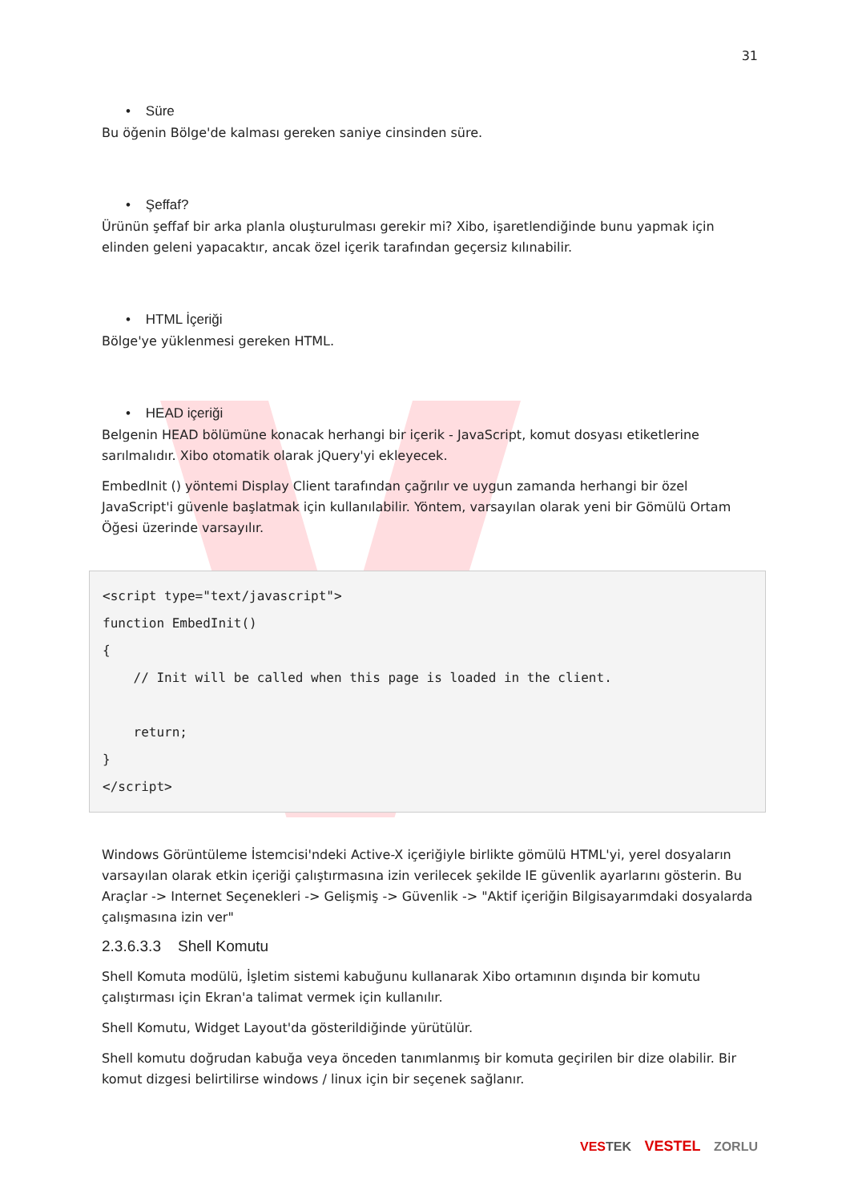31
• Süre
Bu öğenin Bölge'de kalması gereken saniye cinsinden süre.
• Şeffaf?
Ürünün şeffaf bir arka planla oluşturulması gerekir mi? Xibo, işaretlendiğinde bunu yapmak için elinden geleni yapacaktır, ancak özel içerik tarafından geçersiz kılınabilir.
• HTML İçeriği
Bölge'ye yüklenmesi gereken HTML.
• HEAD içeriği
Belgenin HEAD bölümüne konacak herhangi bir içerik - JavaScript, komut dosyası etiketlerine sarılmalıdır. Xibo otomatik olarak jQuery'yi ekleyecek.
EmbedInit () yöntemi Display Client tarafından çağrılır ve uygun zamanda herhangi bir özel JavaScript'i güvenle başlatmak için kullanılabilir. Yöntem, varsayılan olarak yeni bir Gömülü Ortam Öğesi üzerinde varsayılır.
<script type="text/javascript">
function EmbedInit()
{
    // Init will be called when this page is loaded in the client.

    return;
}
</script>
Windows Görüntüleme İstemcisi'ndeki Active-X içeriğiyle birlikte gömülü HTML'yi, yerel dosyaların varsayılan olarak etkin içeriği çalıştırmasına izin verilecek şekilde IE güvenlik ayarlarını gösterin. Bu Araçlar -> Internet Seçenekleri -> Gelişmiş -> Güvenlik -> "Aktif içeriğin Bilgisayarımdaki dosyalarda çalışmasına izin ver"
2.3.6.3.3 Shell Komutu
Shell Komuta modülü, İşletim sistemi kabuğunu kullanarak Xibo ortamının dışında bir komutu çalıştırması için Ekran'a talimat vermek için kullanılır.
Shell Komutu, Widget Layout'da gösterildiğinde yürütülür.
Shell komutu doğrudan kabuğa veya önceden tanımlanmış bir komuta geçirilen bir dize olabilir. Bir komut dizgesi belirtilirse windows / linux için bir seçenek sağlanır.
VES TEK VESTEL ZORLU